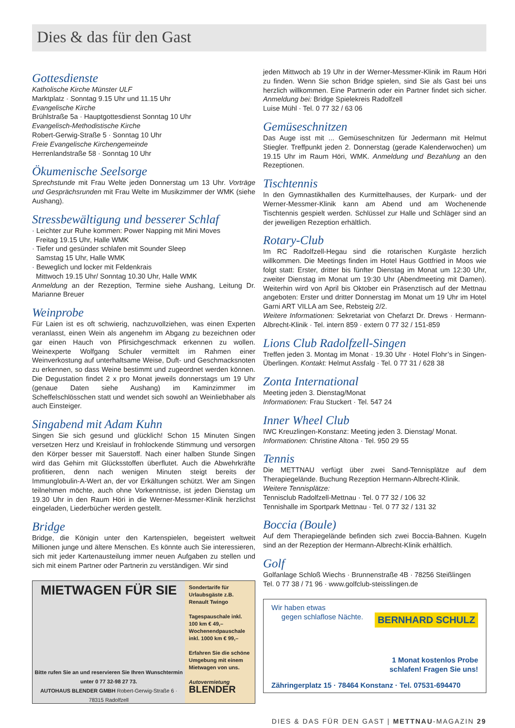Dies & das für den Gast
Gottesdienste
Katholische Kirche Münster ULF
Marktplatz · Sonntag 9.15 Uhr und 11.15 Uhr
Evangelische Kirche
Brühlstraße 5a · Hauptgottesdienst Sonntag 10 Uhr
Evangelisch-Methodistische Kirche
Robert-Gerwig-Straße 5 · Sonntag 10 Uhr
Freie Evangelische Kirchengemeinde
Herrenlandstraße 58 · Sonntag 10 Uhr
Ökumenische Seelsorge
Sprechstunde mit Frau Welte jeden Donnerstag um 13 Uhr. Vorträge und Gesprächsrunden mit Frau Welte im Musikzimmer der WMK (siehe Aushang).
Stressbewältigung und besserer Schlaf
· Leichter zur Ruhe kommen: Power Napping mit Mini Moves
Freitag 19.15 Uhr, Halle WMK
· Tiefer und gesünder schlafen mit Sounder Sleep
Samstag 15 Uhr, Halle WMK
· Beweglich und locker mit Feldenkrais
Mittwoch 19.15 Uhr/ Sonntag 10.30 Uhr, Halle WMK
Anmeldung an der Rezeption, Termine siehe Aushang, Leitung Dr. Marianne Breuer
Weinprobe
Für Laien ist es oft schwierig, nachzuvollziehen, was einen Experten veranlasst, einen Wein als angenehm im Abgang zu bezeichnen oder gar einen Hauch von Pfirsichgeschmack erkennen zu wollen. Weinexperte Wolfgang Schuler vermittelt im Rahmen einer Weinverkostung auf unterhaltsame Weise, Duft- und Geschmacksnoten zu erkennen, so dass Weine bestimmt und zugeordnet werden können. Die Degustation findet 2 x pro Monat jeweils donnerstags um 19 Uhr (genaue Daten siehe Aushang) im Kaminzimmer im Scheffelschlösschen statt und wendet sich sowohl an Weinliebhaber als auch Einsteiger.
Singabend mit Adam Kuhn
Singen Sie sich gesund und glücklich! Schon 15 Minuten Singen versetzen Herz und Kreislauf in frohlockende Stimmung und versorgen den Körper besser mit Sauerstoff. Nach einer halben Stunde Singen wird das Gehirn mit Glücksstoffen überflutet. Auch die Abwehrkräfte profitieren, denn nach wenigen Minuten steigt bereits der Immunglobulin-A-Wert an, der vor Erkältungen schützt. Wer am Singen teilnehmen möchte, auch ohne Vorkenntnisse, ist jeden Dienstag um 19.30 Uhr in den Raum Höri in die Werner-Messmer-Klinik herzlichst eingeladen, Liederbücher werden gestellt.
Bridge
Bridge, die Königin unter den Kartenspielen, begeistert weltweit Millionen junge und ältere Menschen. Es könnte auch Sie interessieren, sich mit jeder Kartenausteilung immer neuen Aufgaben zu stellen und sich mit einem Partner oder Partnerin zu verständigen. Wir sind
MIETWAGEN FÜR SIE
Bitte rufen Sie an und reservieren Sie Ihren Wunschtermin unter 0 77 32-98 27 73.
AUTOHAUS BLENDER GMBH Robert-Gerwig-Straße 6 · 78315 Radolfzell
Sondertarife für Urlaubsgäste z.B. Renault Twingo
Tagespauschale inkl. 100 km € 49,–
Wochenendpauschale inkl. 1000 km € 99,–
Erfahren Sie die schöne Umgebung mit einem Mietwagen von uns.
Autovermietung
BLENDER
jeden Mittwoch ab 19 Uhr in der Werner-Messmer-Klinik im Raum Höri zu finden. Wenn Sie schon Bridge spielen, sind Sie als Gast bei uns herzlich willkommen. Eine Partnerin oder ein Partner findet sich sicher. Anmeldung bei: Bridge Spielekreis Radolfzell
Luise Mühl · Tel. 0 77 32 / 63 06
Gemüseschnitzen
Das Auge isst mit ... Gemüseschnitzen für Jedermann mit Helmut Stiegler. Treffpunkt jeden 2. Donnerstag (gerade Kalenderwochen) um 19.15 Uhr im Raum Höri, WMK. Anmeldung und Bezahlung an den Rezeptionen.
Tischtennis
In den Gymnastikhallen des Kurmittelhauses, der Kurpark- und der Werner-Messmer-Klinik kann am Abend und am Wochenende Tischtennis gespielt werden. Schlüssel zur Halle und Schläger sind an der jeweiligen Rezeption erhältlich.
Rotary-Club
Im RC Radolfzell-Hegau sind die rotarischen Kurgäste herzlich willkommen. Die Meetings finden im Hotel Haus Gottfried in Moos wie folgt statt: Erster, dritter bis fünfter Dienstag im Monat um 12:30 Uhr, zweiter Dienstag im Monat um 19:30 Uhr (Abendmeeting mit Damen). Weiterhin wird von April bis Oktober ein Präsenztisch auf der Mettnau angeboten: Erster und dritter Donnerstag im Monat um 19 Uhr im Hotel Garni ART VILLA am See, Rebsteig 2/2.
Weitere Informationen: Sekretariat von Chefarzt Dr. Drews · Hermann-Albrecht-Klinik · Tel. intern 859 · extern 0 77 32 / 151-859
Lions Club Radolfzell-Singen
Treffen jeden 3. Montag im Monat · 19.30 Uhr · Hotel Flohr’s in Singen-Überlingen. Kontakt: Helmut Assfalg · Tel. 0 77 31 / 628 38
Zonta International
Meeting jeden 3. Dienstag/Monat
Informationen: Frau Stuckert · Tel. 547 24
Inner Wheel Club
IWC Kreuzlingen-Konstanz: Meeting jeden 3. Dienstag/ Monat.
Informationen: Christine Altona · Tel. 950 29 55
Tennis
Die METTNAU verfügt über zwei Sand-Tennisplätze auf dem Therapiegelände. Buchung Rezeption Hermann-Albrecht-Klinik.
Weitere Tennisplätze:
Tennisclub Radolfzell-Mettnau · Tel. 0 77 32 / 106 32
Tennishalle im Sportpark Mettnau · Tel. 0 77 32 / 131 32
Boccia (Boule)
Auf dem Therapiegelände befinden sich zwei Boccia-Bahnen. Kugeln sind an der Rezeption der Hermann-Albrecht-Klinik erhältlich.
Golf
Golfanlage Schloß Wiechs · Brunnenstraße 4B · 78256 Steißlingen
Tel. 0 77 38 / 71 96 · www.golfclub-steisslingen.de
Wir haben etwas
gegen schlaflose Nächte. BERNHARD SCHULZ
1 Monat kostenlos Probe
schlafen! Fragen Sie uns!
Zähringerplatz 15 · 78464 Konstanz · Tel. 07531-694470
DIES & DAS FÜR DEN GAST | METTNAU-MAGAZIN 29